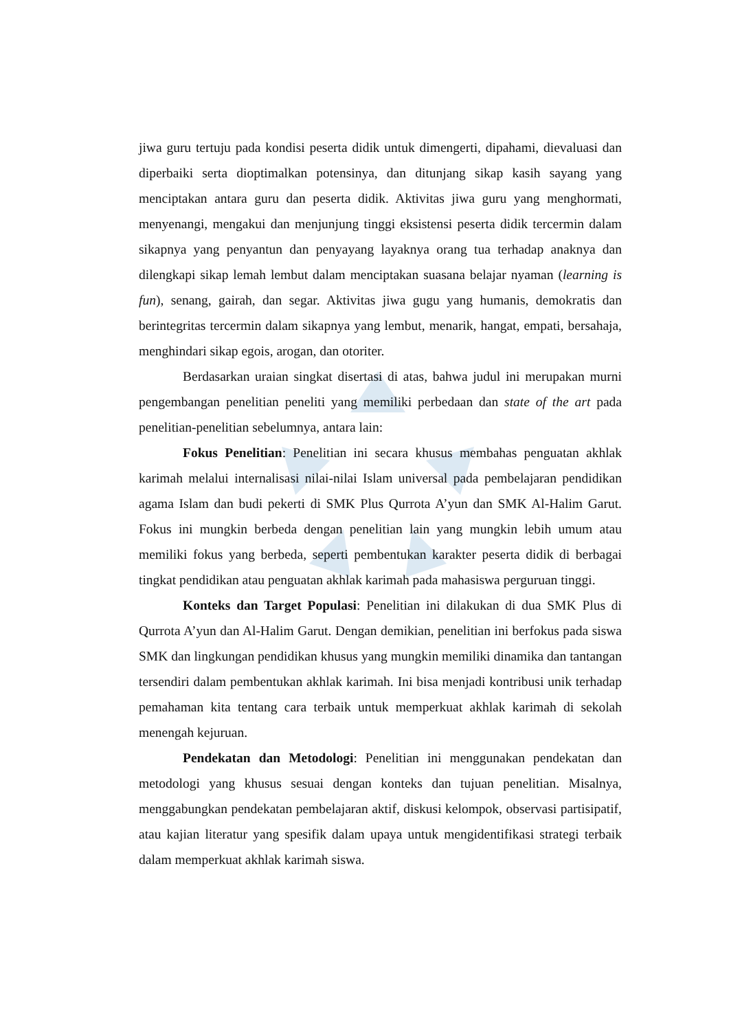jiwa guru tertuju pada kondisi peserta didik untuk dimengerti, dipahami, dievaluasi dan diperbaiki serta dioptimalkan potensinya, dan ditunjang sikap kasih sayang yang menciptakan antara guru dan peserta didik. Aktivitas jiwa guru yang menghormati, menyenangi, mengakui dan menjunjung tinggi eksistensi peserta didik tercermin dalam sikapnya yang penyantun dan penyayang layaknya orang tua terhadap anaknya dan dilengkapi sikap lemah lembut dalam menciptakan suasana belajar nyaman (learning is fun), senang, gairah, dan segar. Aktivitas jiwa gugu yang humanis, demokratis dan berintegritas tercermin dalam sikapnya yang lembut, menarik, hangat, empati, bersahaja, menghindari sikap egois, arogan, dan otoriter.
Berdasarkan uraian singkat disertasi di atas, bahwa judul ini merupakan murni pengembangan penelitian peneliti yang memiliki perbedaan dan state of the art pada penelitian-penelitian sebelumnya, antara lain:
Fokus Penelitian: Penelitian ini secara khusus membahas penguatan akhlak karimah melalui internalisasi nilai-nilai Islam universal pada pembelajaran pendidikan agama Islam dan budi pekerti di SMK Plus Qurrota A’yun dan SMK Al-Halim Garut. Fokus ini mungkin berbeda dengan penelitian lain yang mungkin lebih umum atau memiliki fokus yang berbeda, seperti pembentukan karakter peserta didik di berbagai tingkat pendidikan atau penguatan akhlak karimah pada mahasiswa perguruan tinggi.
Konteks dan Target Populasi: Penelitian ini dilakukan di dua SMK Plus di Qurrota A’yun dan Al-Halim Garut. Dengan demikian, penelitian ini berfokus pada siswa SMK dan lingkungan pendidikan khusus yang mungkin memiliki dinamika dan tantangan tersendiri dalam pembentukan akhlak karimah. Ini bisa menjadi kontribusi unik terhadap pemahaman kita tentang cara terbaik untuk memperkuat akhlak karimah di sekolah menengah kejuruan.
Pendekatan dan Metodologi: Penelitian ini menggunakan pendekatan dan metodologi yang khusus sesuai dengan konteks dan tujuan penelitian. Misalnya, menggabungkan pendekatan pembelajaran aktif, diskusi kelompok, observasi partisipatif, atau kajian literatur yang spesifik dalam upaya untuk mengidentifikasi strategi terbaik dalam memperkuat akhlak karimah siswa.